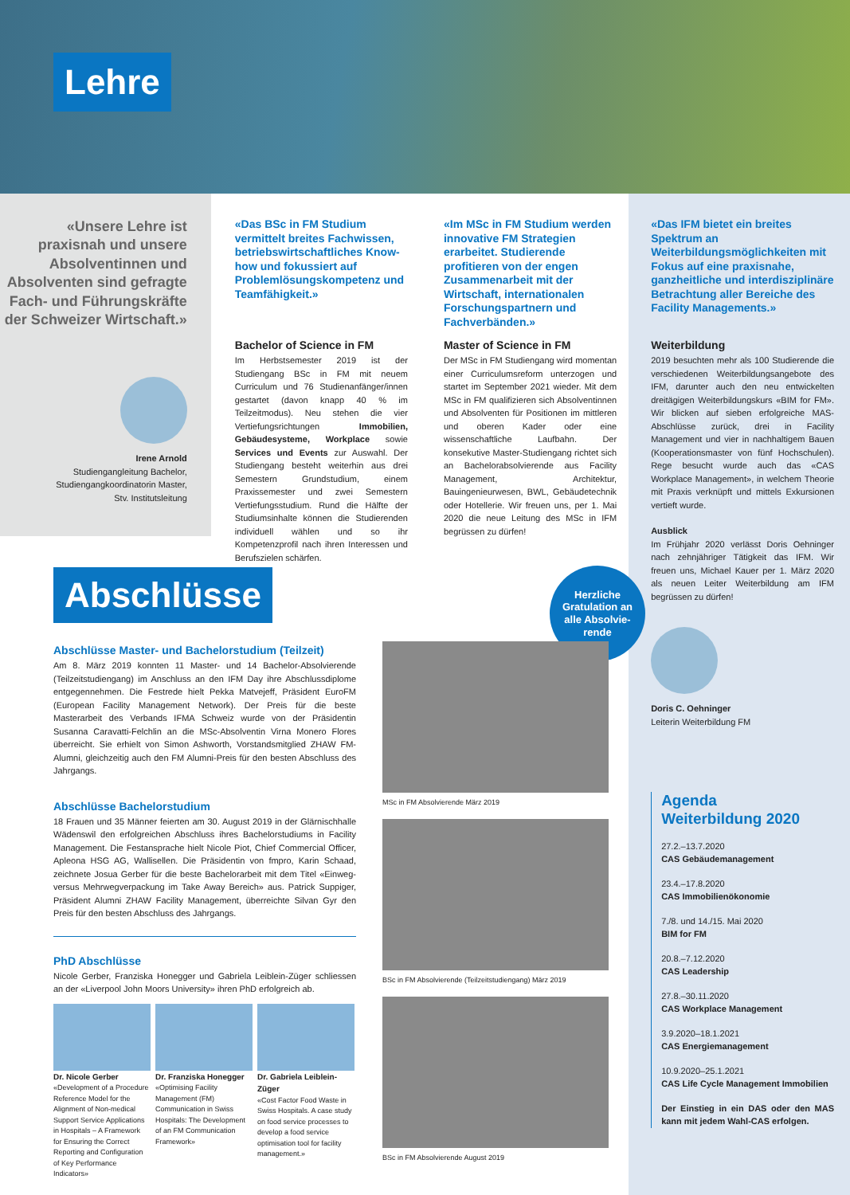Lehre
«Unsere Lehre ist praxisnah und unsere Absolventinnen und Absolventen sind gefragte Fach- und Führungskräfte der Schweizer Wirtschaft.»
Irene Arnold
Studiengangleitung Bachelor,
Studiengangkoordinatorin Master,
Stv. Institutsleitung
«Das BSc in FM Studium vermittelt breites Fachwissen, betriebswirtschaftliches Know-how und fokussiert auf Problemlösungskompetenz und Teamfähigkeit.»
Bachelor of Science in FM
Im Herbstsemester 2019 ist der Studiengang BSc in FM mit neuem Curriculum und 76 Studienanfänger/innen gestartet (davon knapp 40 % im Teilzeitmodus). Neu stehen die vier Vertiefungsrichtungen Immobilien, Gebäudesysteme, Workplace sowie Services und Events zur Auswahl. Der Studiengang besteht weiterhin aus drei Semestern Grundstudium, einem Praxissemester und zwei Semestern Vertiefungsstudium. Rund die Hälfte der Studiumsinhalte können die Studierenden individuell wählen und so ihr Kompetenzprofil nach ihren Interessen und Berufszielen schärfen.
«Im MSc in FM Studium werden innovative FM Strategien erarbeitet. Studierende profitieren von der engen Zusammenarbeit mit der Wirtschaft, internationalen Forschungspartnern und Fachverbänden.»
Master of Science in FM
Der MSc in FM Studiengang wird momentan einer Curriculumsreform unterzogen und startet im September 2021 wieder. Mit dem MSc in FM qualifizieren sich Absolventinnen und Absolventen für Positionen im mittleren und oberen Kader oder eine wissenschaftliche Laufbahn. Der konsekutive Master-Studiengang richtet sich an Bachelorabsolvierende aus Facility Management, Architektur, Bauingenieurwesen, BWL, Gebäudetechnik oder Hotellerie. Wir freuen uns, per 1. Mai 2020 die neue Leitung des MSc in IFM begrüssen zu dürfen!
«Das IFM bietet ein breites Spektrum an Weiterbildungsmöglichkeiten mit Fokus auf eine praxisnahe, ganzheitliche und interdisziplinäre Betrachtung aller Bereiche des Facility Managements.»
Weiterbildung
2019 besuchten mehr als 100 Studierende die verschiedenen Weiterbildungsangebote des IFM, darunter auch den neu entwickelten dreitägigen Weiterbildungskurs «BIM for FM». Wir blicken auf sieben erfolgreiche MAS-Abschlüsse zurück, drei in Facility Management und vier in nachhaltigem Bauen (Kooperationsmaster von fünf Hochschulen). Rege besucht wurde auch das «CAS Workplace Management», in welchem Theorie mit Praxis verknüpft und mittels Exkursionen vertieft wurde.
Ausblick
Im Frühjahr 2020 verlässt Doris Oehninger nach zehnjähriger Tätigkeit das IFM. Wir freuen uns, Michael Kauer per 1. März 2020 als neuen Leiter Weiterbildung am IFM begrüssen zu dürfen!
Doris C. Oehninger
Leiterin Weiterbildung FM
Agenda
Weiterbildung 2020
27.2.–13.7.2020
CAS Gebäudemanagement
23.4.–17.8.2020
CAS Immobilienökonomie
7./8. und 14./15. Mai 2020
BIM for FM
20.8.–7.12.2020
CAS Leadership
27.8.–30.11.2020
CAS Workplace Management
3.9.2020–18.1.2021
CAS Energiemanagement
10.9.2020–25.1.2021
CAS Life Cycle Management Immobilien
Der Einstieg in ein DAS oder den MAS kann mit jedem Wahl-CAS erfolgen.
Abschlüsse
Abschlüsse Master- und Bachelorstudium (Teilzeit)
Am 8. März 2019 konnten 11 Master- und 14 Bachelor-Absolvierende (Teilzeitstudiengang) im Anschluss an den IFM Day ihre Abschlussdiplome entgegennehmen. Die Festrede hielt Pekka Matvejeff, Präsident EuroFM (European Facility Management Network). Der Preis für die beste Masterarbeit des Verbands IFMA Schweiz wurde von der Präsidentin Susanna Caravatti-Felchlin an die MSc-Absolventin Virna Monero Flores überreicht. Sie erhielt von Simon Ashworth, Vorstandsmitglied ZHAW FM-Alumni, gleichzeitig auch den FM Alumni-Preis für den besten Abschluss des Jahrgangs.
Abschlüsse Bachelorstudium
18 Frauen und 35 Männer feierten am 30. August 2019 in der Glärnischhalle Wädenswil den erfolgreichen Abschluss ihres Bachelorstudiums in Facility Management. Die Festansprache hielt Nicole Piot, Chief Commercial Officer, Apleona HSG AG, Wallisellen. Die Präsidentin von fmpro, Karin Schaad, zeichnete Josua Gerber für die beste Bachelorarbeit mit dem Titel «Einweg- versus Mehrwegverpackung im Take Away Bereich» aus. Patrick Suppiger, Präsident Alumni ZHAW Facility Management, überreichte Silvan Gyr den Preis für den besten Abschluss des Jahrgangs.
PhD Abschlüsse
Nicole Gerber, Franziska Honegger und Gabriela Leiblein-Züger schliessen an der «Liverpool John Moors University» ihren PhD erfolgreich ab.
Dr. Nicole Gerber
«Development of a Procedure Reference Model for the Alignment of Non-medical Support Service Applications in Hospitals – A Framework for Ensuring the Correct Reporting and Configuration of Key Performance Indicators»
Dr. Franziska Honegger
«Optimising Facility Management (FM) Communication in Swiss Hospitals: The Development of an FM Communication Framework»
Dr. Gabriela Leiblein-Züger
«Cost Factor Food Waste in Swiss Hospitals. A case study on food service processes to develop a food service optimisation tool for facility management.»
Herzliche
Gratulation an
alle Absolvie-
rende
MSc in FM Absolvierende März 2019
BSc in FM Absolvierende (Teilzeitstudiengang) März 2019
BSc in FM Absolvierende August 2019